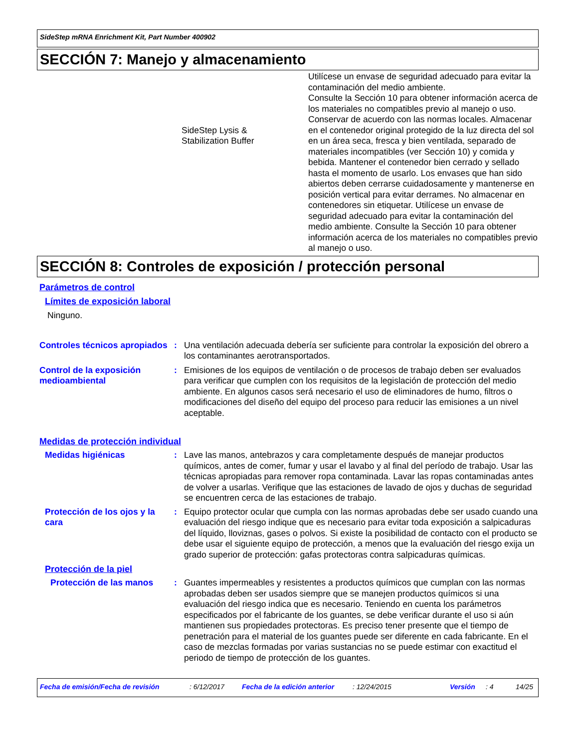SideStep mRNA Enrichment Kit, Part Number 400902
SECCIÓN 7: Manejo y almacenamiento
SideStep Lysis &
Stabilization Buffer
Utilícese un envase de seguridad adecuado para evitar la contaminación del medio ambiente.
Consulte la Sección 10 para obtener información acerca de los materiales no compatibles previo al manejo o uso.
Conservar de acuerdo con las normas locales. Almacenar en el contenedor original protegido de la luz directa del sol en un área seca, fresca y bien ventilada, separado de materiales incompatibles (ver Sección 10) y comida y bebida. Mantener el contenedor bien cerrado y sellado hasta el momento de usarlo. Los envases que han sido abiertos deben cerrarse cuidadosamente y mantenerse en posición vertical para evitar derrames. No almacenar en contenedores sin etiquetar. Utilícese un envase de seguridad adecuado para evitar la contaminación del medio ambiente. Consulte la Sección 10 para obtener información acerca de los materiales no compatibles previo al manejo o uso.
SECCIÓN 8: Controles de exposición / protección personal
Parámetros de control
Límites de exposición laboral
Ninguno.
Controles técnicos apropiados
: Una ventilación adecuada debería ser suficiente para controlar la exposición del obrero a los contaminantes aerotransportados.
Control de la exposición medioambiental
: Emisiones de los equipos de ventilación o de procesos de trabajo deben ser evaluados para verificar que cumplen con los requisitos de la legislación de protección del medio ambiente. En algunos casos será necesario el uso de eliminadores de humo, filtros o modificaciones del diseño del equipo del proceso para reducir las emisiones a un nivel aceptable.
Medidas de protección individual
Medidas higiénicas : Lave las manos, antebrazos y cara completamente después de manejar productos químicos, antes de comer, fumar y usar el lavabo y al final del período de trabajo. Usar las técnicas apropiadas para remover ropa contaminada. Lavar las ropas contaminadas antes de volver a usarlas. Verifique que las estaciones de lavado de ojos y duchas de seguridad se encuentren cerca de las estaciones de trabajo.
Protección de los ojos y la cara
: Equipo protector ocular que cumpla con las normas aprobadas debe ser usado cuando una evaluación del riesgo indique que es necesario para evitar toda exposición a salpicaduras del líquido, lloviznas, gases o polvos. Si existe la posibilidad de contacto con el producto se debe usar el siguiente equipo de protección, a menos que la evaluación del riesgo exija un grado superior de protección: gafas protectoras contra salpicaduras químicas.
Protección de la piel
Protección de las manos : Guantes impermeables y resistentes a productos químicos que cumplan con las normas aprobadas deben ser usados siempre que se manejen productos químicos si una evaluación del riesgo indica que es necesario. Teniendo en cuenta los parámetros especificados por el fabricante de los guantes, se debe verificar durante el uso si aún mantienen sus propiedades protectoras. Es preciso tener presente que el tiempo de penetración para el material de los guantes puede ser diferente en cada fabricante. En el caso de mezclas formadas por varias sustancias no se puede estimar con exactitud el periodo de tiempo de protección de los guantes.
Fecha de emisión/Fecha de revisión: 6/12/2017 Fecha de la edición anterior: 12/24/2015 Versión: 4 14/25